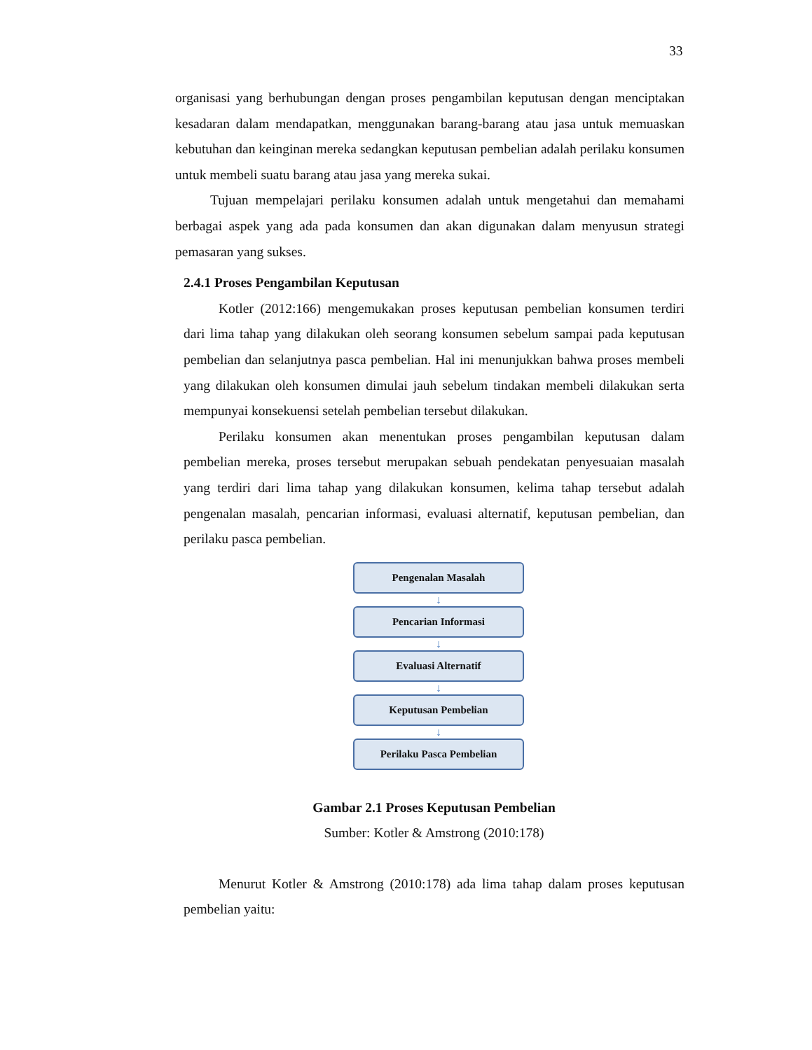33
organisasi yang berhubungan dengan proses pengambilan keputusan dengan menciptakan kesadaran dalam mendapatkan, menggunakan barang-barang atau jasa untuk memuaskan kebutuhan dan keinginan mereka sedangkan keputusan pembelian adalah perilaku konsumen untuk membeli suatu barang atau jasa yang mereka sukai.
Tujuan mempelajari perilaku konsumen adalah untuk mengetahui dan memahami berbagai aspek yang ada pada konsumen dan akan digunakan dalam menyusun strategi pemasaran yang sukses.
2.4.1 Proses Pengambilan Keputusan
Kotler (2012:166) mengemukakan proses keputusan pembelian konsumen terdiri dari lima tahap yang dilakukan oleh seorang konsumen sebelum sampai pada keputusan pembelian dan selanjutnya pasca pembelian. Hal ini menunjukkan bahwa proses membeli yang dilakukan oleh konsumen dimulai jauh sebelum tindakan membeli dilakukan serta mempunyai konsekuensi setelah pembelian tersebut dilakukan.
Perilaku konsumen akan menentukan proses pengambilan keputusan dalam pembelian mereka, proses tersebut merupakan sebuah pendekatan penyesuaian masalah yang terdiri dari lima tahap yang dilakukan konsumen, kelima tahap tersebut adalah pengenalan masalah, pencarian informasi, evaluasi alternatif, keputusan pembelian, dan perilaku pasca pembelian.
Pengenalan Masalah
↓
Pencarian Informasi
↓
Evaluasi Alternatif
↓
Keputusan Pembelian
↓
Perilaku Pasca Pembelian
Gambar 2.1 Proses Keputusan Pembelian
Sumber: Kotler & Amstrong (2010:178)
Menurut Kotler & Amstrong (2010:178) ada lima tahap dalam proses keputusan pembelian yaitu: